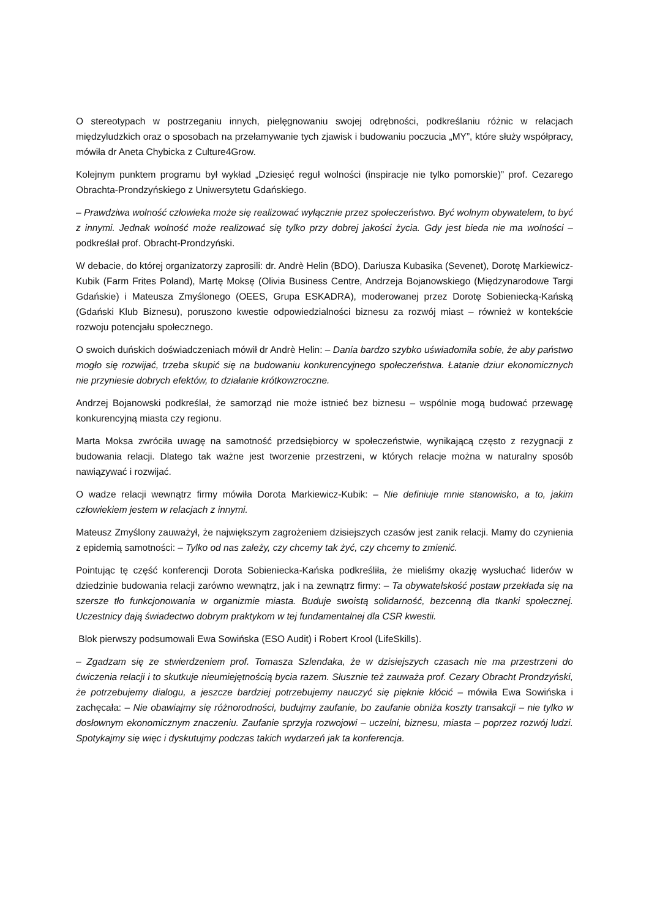O stereotypach w postrzeganiu innych, pielęgnowaniu swojej odrębności, podkreślaniu różnic w relacjach międzyludzkich oraz o sposobach na przełamywanie tych zjawisk i budowaniu poczucia „MY”, które służy współpracy, mówiła dr Aneta Chybicka z Culture4Grow.
Kolejnym punktem programu był wykład „Dziesięć reguł wolności (inspiracje nie tylko pomorskie)” prof. Cezarego Obrachta-Prondzyńskiego z Uniwersytetu Gdańskiego.
– Prawdziwa wolność człowieka może się realizować wyłącznie przez społeczeństwo. Być wolnym obywatelem, to być z innymi. Jednak wolność może realizować się tylko przy dobrej jakości życia. Gdy jest bieda nie ma wolności – podkreślał prof. Obracht-Prondzyński.
W debacie, do której organizatorzy zaprosili: dr. Andrè Helin (BDO), Dariusza Kubasika (Sevenet), Dorotę Markiewicz-Kubik (Farm Frites Poland), Martę Moksę (Olivia Business Centre, Andrzeja Bojanowskiego (Międzynarodowe Targi Gdańskie) i Mateusza Zmyślonego (OEES, Grupa ESKADRA), moderowanej przez Dorotę Sobieniecką-Kańską (Gdański Klub Biznesu), poruszono kwestie odpowiedzialności biznesu za rozwój miast – również w kontekście rozwoju potencjału społecznego.
O swoich duńskich doświadczeniach mówił dr Andrè Helin: – Dania bardzo szybko uświadomiła sobie, że aby państwo mogło się rozwijać, trzeba skupić się na budowaniu konkurencyjnego społeczeństwa. Łatanie dziur ekonomicznych nie przyniesie dobrych efektów, to działanie krótkowzroczne.
Andrzej Bojanowski podkreślał, że samorząd nie może istnieć bez biznesu – wspólnie mogą budować przewagę konkurencyjną miasta czy regionu.
Marta Moksa zwróciła uwagę na samotność przedsiębiorcy w społeczeństwie, wynikającą często z rezygnacji z budowania relacji. Dlatego tak ważne jest tworzenie przestrzeni, w których relacje można w naturalny sposób nawiązywać i rozwijać.
O wadze relacji wewnątrz firmy mówiła Dorota Markiewicz-Kubik: – Nie definiuje mnie stanowisko, a to, jakim człowiekiem jestem w relacjach z innymi.
Mateusz Zmyślony zauważył, że największym zagrożeniem dzisiejszych czasów jest zanik relacji. Mamy do czynienia z epidemią samotności: – Tylko od nas zależy, czy chcemy tak żyć, czy chcemy to zmienić.
Pointując tę część konferencji Dorota Sobieniecka-Kańska podkreśliła, że mieliśmy okazję wysłuchać liderów w dziedzinie budowania relacji zarówno wewnątrz, jak i na zewnątrz firmy: – Ta obywatelskość postaw przekłada się na szersze tło funkcjonowania w organizmie miasta. Buduje swoistą solidarność, bezcenną dla tkanki społecznej. Uczestnicy dają świadectwo dobrym praktykom w tej fundamentalnej dla CSR kwestii.
Blok pierwszy podsumowali Ewa Sowińska (ESO Audit) i Robert Krool (LifeSkills).
– Zgadzam się ze stwierdzeniem prof. Tomasza Szlendaka, że w dzisiejszych czasach nie ma przestrzeni do ćwiczenia relacji i to skutkuje nieumiejętnością bycia razem. Słusznie też zauważa prof. Cezary Obracht Prondzyński, że potrzebujemy dialogu, a jeszcze bardziej potrzebujemy nauczyć się pięknie kłócić – mówiła Ewa Sowińska i zachęcała: – Nie obawiajmy się różnorodności, budujmy zaufanie, bo zaufanie obniża koszty transakcji – nie tylko w dosłownym ekonomicznym znaczeniu. Zaufanie sprzyja rozwojowi – uczelni, biznesu, miasta – poprzez rozwój ludzi. Spotykajmy się więc i dyskutujmy podczas takich wydarzeń jak ta konferencja.